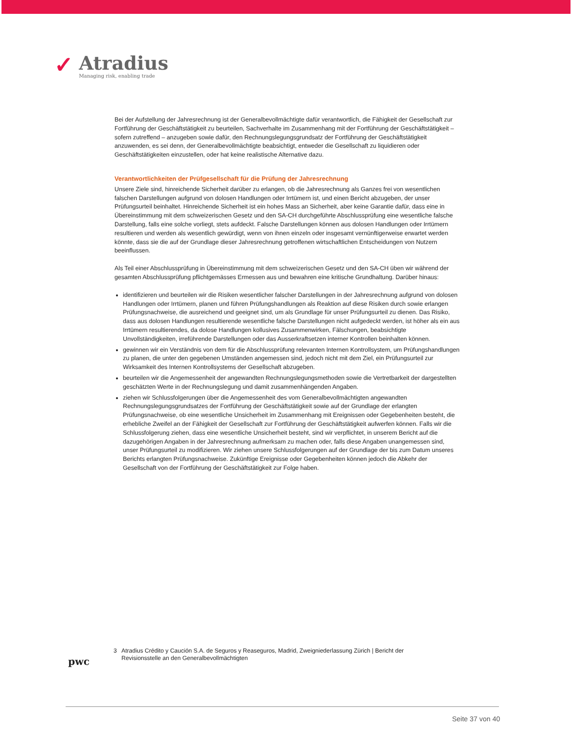✓
Atradius
Managing risk, enabling trade
Bei der Aufstellung der Jahresrechnung ist der Generalbevollmächtigte dafür verantwortlich, die Fähigkeit der Gesellschaft zur Fortführung der Geschäftstätigkeit zu beurteilen, Sachverhalte im Zusammenhang mit der Fortführung der Geschäftstätigkeit – sofern zutreffend – anzugeben sowie dafür, den Rechnungslegungsgrundsatz der Fortführung der Geschäftstätigkeit anzuwenden, es sei denn, der Generalbevollmächtigte beabsichtigt, entweder die Gesellschaft zu liquidieren oder Geschäftstätigkeiten einzustellen, oder hat keine realistische Alternative dazu.
Verantwortlichkeiten der Prüfgesellschaft für die Prüfung der Jahresrechnung
Unsere Ziele sind, hinreichende Sicherheit darüber zu erlangen, ob die Jahresrechnung als Ganzes frei von wesentlichen falschen Darstellungen aufgrund von dolosen Handlungen oder Irrtümern ist, und einen Bericht abzugeben, der unser Prüfungsurteil beinhaltet. Hinreichende Sicherheit ist ein hohes Mass an Sicherheit, aber keine Garantie dafür, dass eine in Übereinstimmung mit dem schweizerischen Gesetz und den SA-CH durchgeführte Abschlussprüfung eine wesentliche falsche Darstellung, falls eine solche vorliegt, stets aufdeckt. Falsche Darstellungen können aus dolosen Handlungen oder Irrtümern resultieren und werden als wesentlich gewürdigt, wenn von ihnen einzeln oder insgesamt vernünftigerweise erwartet werden könnte, dass sie die auf der Grundlage dieser Jahresrechnung getroffenen wirtschaftlichen Entscheidungen von Nutzern beeinflussen.
Als Teil einer Abschlussprüfung in Übereinstimmung mit dem schweizerischen Gesetz und den SA-CH üben wir während der gesamten Abschlussprüfung pflichtgemässes Ermessen aus und bewahren eine kritische Grundhaltung. Darüber hinaus:
identifizieren und beurteilen wir die Risiken wesentlicher falscher Darstellungen in der Jahresrechnung aufgrund von dolosen Handlungen oder Irrtümern, planen und führen Prüfungshandlungen als Reaktion auf diese Risiken durch sowie erlangen Prüfungsnachweise, die ausreichend und geeignet sind, um als Grundlage für unser Prüfungsurteil zu dienen. Das Risiko, dass aus dolosen Handlungen resultierende wesentliche falsche Darstellungen nicht aufgedeckt werden, ist höher als ein aus Irrtümern resultierendes, da dolose Handlungen kollusives Zusammenwirken, Fälschungen, beabsichtigte Unvollständigkeiten, irreführende Darstellungen oder das Ausserkraftsetzen interner Kontrollen beinhalten können.
gewinnen wir ein Verständnis von dem für die Abschlussprüfung relevanten Internen Kontrollsystem, um Prüfungshandlungen zu planen, die unter den gegebenen Umständen angemessen sind, jedoch nicht mit dem Ziel, ein Prüfungsurteil zur Wirksamkeit des Internen Kontrollsystems der Gesellschaft abzugeben.
beurteilen wir die Angemessenheit der angewandten Rechnungslegungsmethoden sowie die Vertretbarkeit der dargestellten geschätzten Werte in der Rechnungslegung und damit zusammenhängenden Angaben.
ziehen wir Schlussfolgerungen über die Angemessenheit des vom Generalbevollmächtigten angewandten Rechnungslegungsgrundsatzes der Fortführung der Geschäftstätigkeit sowie auf der Grundlage der erlangten Prüfungsnachweise, ob eine wesentliche Unsicherheit im Zusammenhang mit Ereignissen oder Gegebenheiten besteht, die erhebliche Zweifel an der Fähigkeit der Gesellschaft zur Fortführung der Geschäftstätigkeit aufwerfen können. Falls wir die Schlussfolgerung ziehen, dass eine wesentliche Unsicherheit besteht, sind wir verpflichtet, in unserem Bericht auf die dazugehörigen Angaben in der Jahresrechnung aufmerksam zu machen oder, falls diese Angaben unangemessen sind, unser Prüfungsurteil zu modifizieren. Wir ziehen unsere Schlussfolgerungen auf der Grundlage der bis zum Datum unseres Berichts erlangten Prüfungsnachweise. Zukünftige Ereignisse oder Gegebenheiten können jedoch die Abkehr der Gesellschaft von der Fortführung der Geschäftstätigkeit zur Folge haben.
pwc
3 Atradius Crédito y Caución S.A. de Seguros y Reaseguros, Madrid, Zweigniederlassung Zürich | Bericht der Revisionsstelle an den Generalbevollmächtigten
Seite 37 von 40